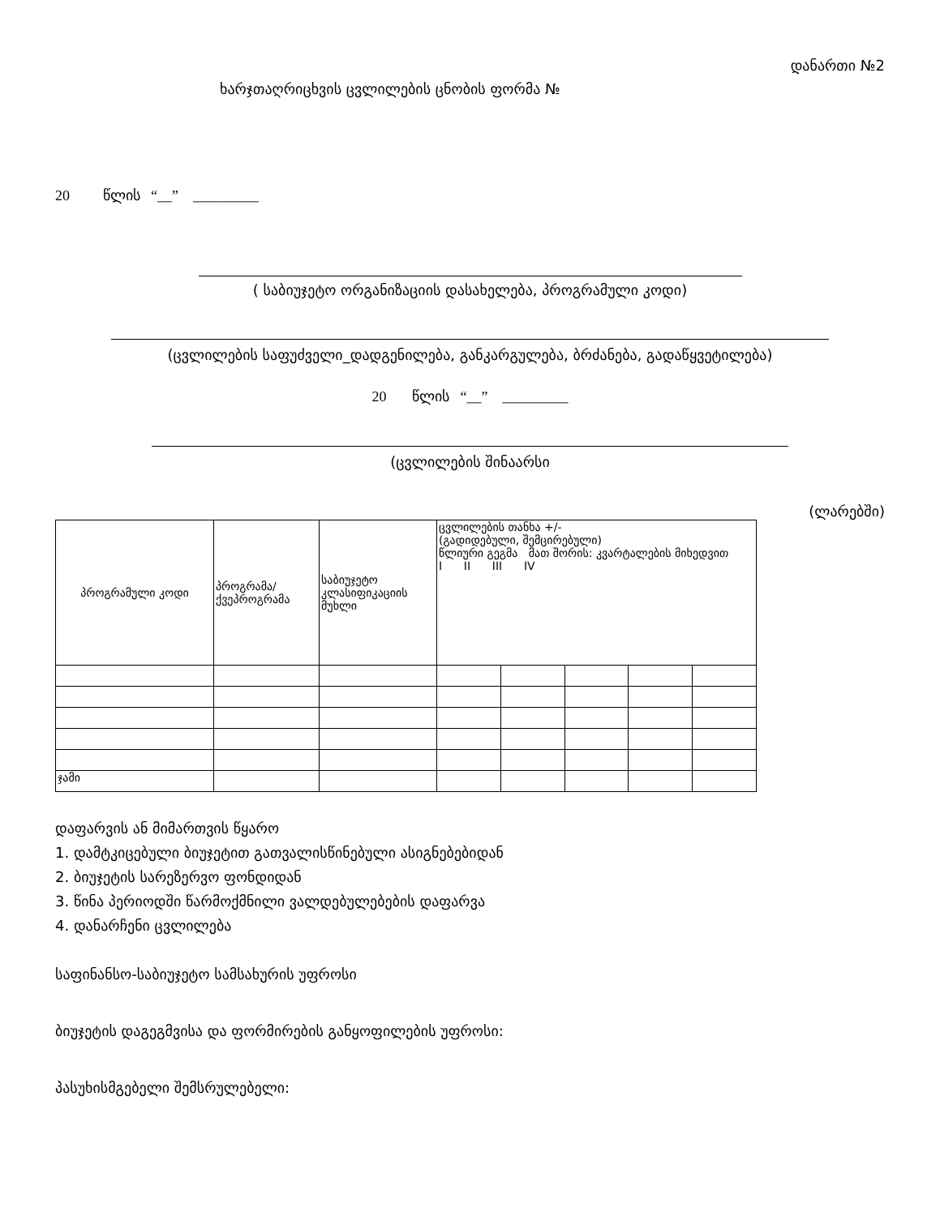დანართი №2
ხარჯთაღრიცხვის ცვლილების ცნობის ფორმა №
20 წლის “__” _________
( საბიუჯეტო ორგანიზაციის დასახელება, პროგრამული კოდი)
(ცვლილების საფუძველი_დადგენილება, განკარგულება, ბრძანება, გადაწყვეტილება)
20 წლის “__” _________
(ცვლილების შინაარსი
(ლარებში)
| პროგრამული კოდი | პროგრამა/ქვეპროგრამა | საბიუჯეტო კლასიფიკაციის მუხლი | ცვლილების თანხა +/- (გადიდებული, შემცირებული) წლიური გეგმა მათ შორის: კვარტალების მიხედვით I II III IV | | | | |
| ჯამი | | | | | | | |
დაფარვის ან მიმართვის წყარო
1. დამტკიცებული ბიუჯეტით გათვალისწინებული ასიგნებებიდან
2. ბიუჯეტის სარეზერვო ფონდიდან
3. წინა პერიოდში წარმოქმნილი ვალდებულებების დაფარვა
4. დანარჩენი ცვლილება
საფინანსო-საბიუჯეტო სამსახურის უფროსი
ბიუჯეტის დაგეგმვისა და ფორმირების განყოფილების უფროსი:
პასუხისმგებელი შემსრულებელი: